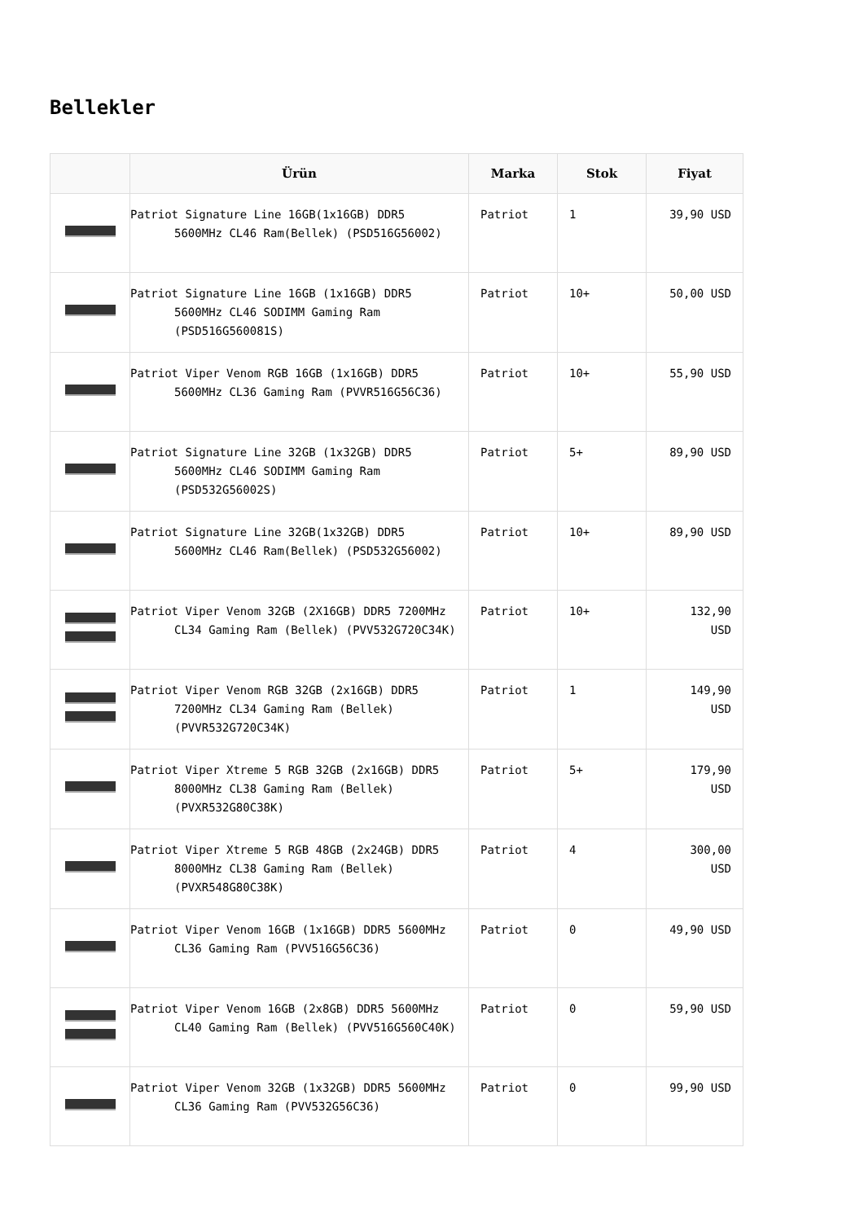Bellekler
| | Ürün | Marka | Stok | Fiyat |
| --- | --- | --- | --- | --- |
| | Patriot Signature Line 16GB(1x16GB) DDR5 5600MHz CL46 Ram(Bellek) (PSD516G56002) | Patriot | 1 | 39,90 USD |
| | Patriot Signature Line 16GB (1x16GB) DDR5 5600MHz CL46 SODIMM Gaming Ram (PSD516G560081S) | Patriot | 10+ | 50,00 USD |
| | Patriot Viper Venom RGB 16GB (1x16GB) DDR5 5600MHz CL36 Gaming Ram (PVVR516G56C36) | Patriot | 10+ | 55,90 USD |
| | Patriot Signature Line 32GB (1x32GB) DDR5 5600MHz CL46 SODIMM Gaming Ram (PSD532G56002S) | Patriot | 5+ | 89,90 USD |
| | Patriot Signature Line 32GB(1x32GB) DDR5 5600MHz CL46 Ram(Bellek) (PSD532G56002) | Patriot | 10+ | 89,90 USD |
| | Patriot Viper Venom 32GB (2X16GB) DDR5 7200MHz CL34 Gaming Ram (Bellek) (PVV532G720C34K) | Patriot | 10+ | 132,90 USD |
| | Patriot Viper Venom RGB 32GB (2x16GB) DDR5 7200MHz CL34 Gaming Ram (Bellek) (PVVR532G720C34K) | Patriot | 1 | 149,90 USD |
| | Patriot Viper Xtreme 5 RGB 32GB (2x16GB) DDR5 8000MHz CL38 Gaming Ram (Bellek) (PVXR532G80C38K) | Patriot | 5+ | 179,90 USD |
| | Patriot Viper Xtreme 5 RGB 48GB (2x24GB) DDR5 8000MHz CL38 Gaming Ram (Bellek) (PVXR548G80C38K) | Patriot | 4 | 300,00 USD |
| | Patriot Viper Venom 16GB (1x16GB) DDR5 5600MHz CL36 Gaming Ram (PVV516G56C36) | Patriot | 0 | 49,90 USD |
| | Patriot Viper Venom 16GB (2x8GB) DDR5 5600MHz CL40 Gaming Ram (Bellek) (PVV516G560C40K) | Patriot | 0 | 59,90 USD |
| | Patriot Viper Venom 32GB (1x32GB) DDR5 5600MHz CL36 Gaming Ram (PVV532G56C36) | Patriot | 0 | 99,90 USD |